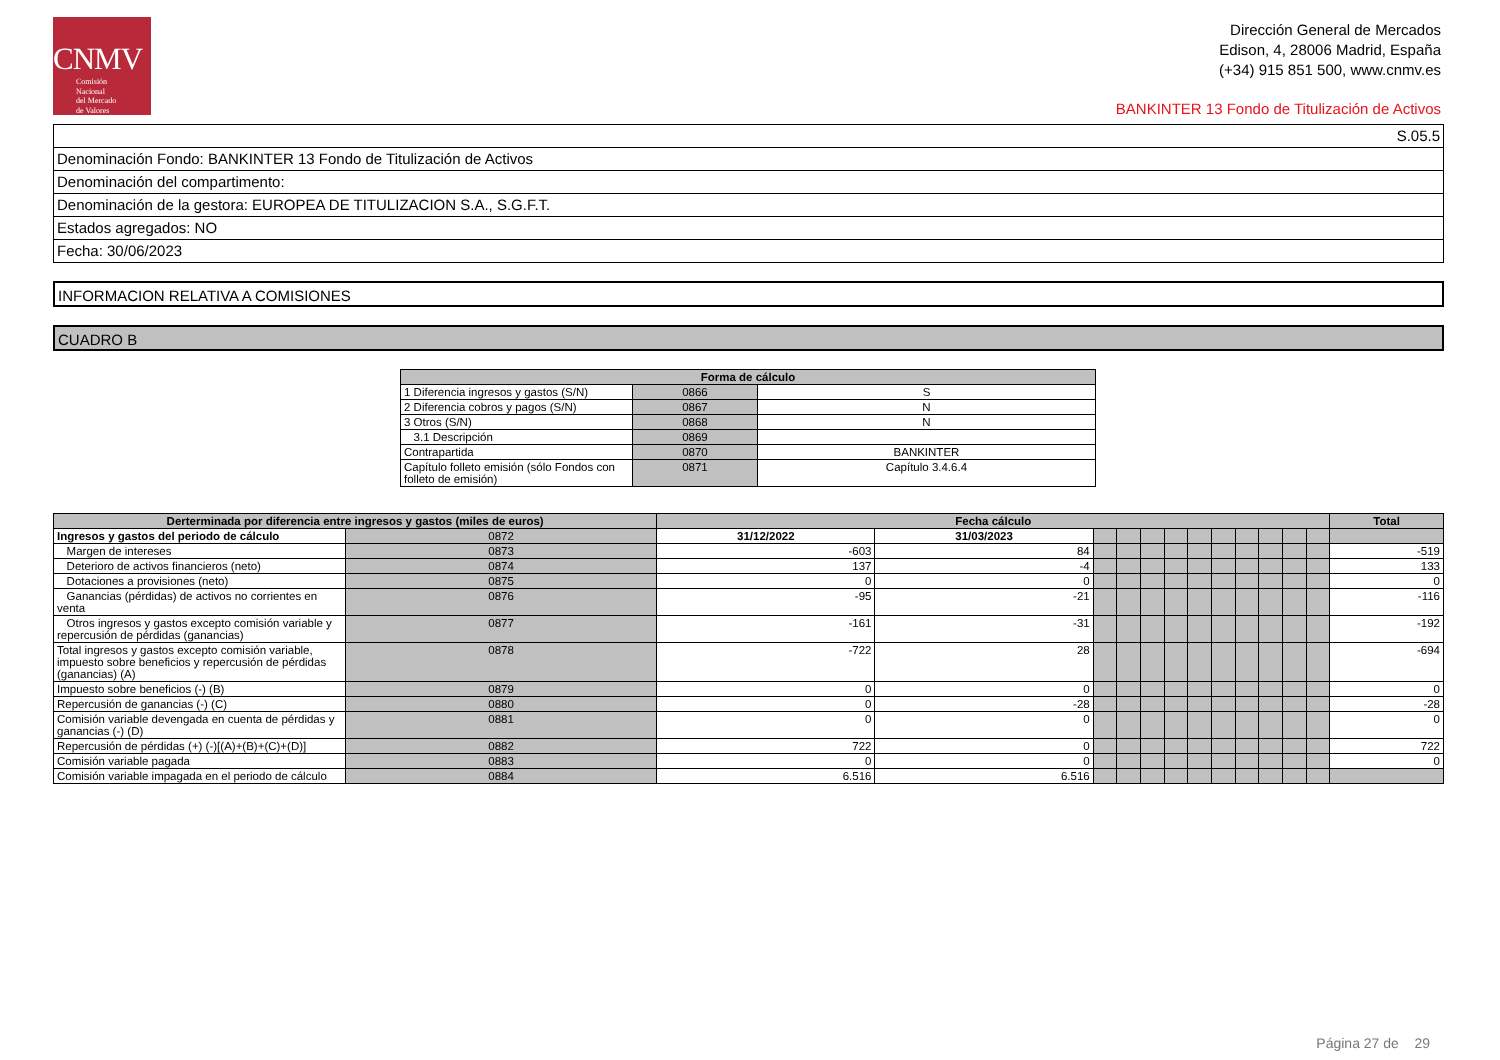CNMV
Comisión
Nacional
del Mercado
de Valores
Dirección General de Mercados
Edison, 4, 28006 Madrid, España
(+34) 915 851 500, www.cnmv.es
BANKINTER 13 Fondo de Titulización de Activos
S.05.5
Denominación Fondo: BANKINTER 13 Fondo de Titulización de Activos
Denominación del compartimento:
Denominación de la gestora: EUROPEA DE TITULIZACION S.A., S.G.F.T.
Estados agregados: NO
Fecha: 30/06/2023
INFORMACION RELATIVA A COMISIONES
CUADRO B
| Forma de cálculo | | |
| --- | --- | --- |
| 1 Diferencia ingresos y gastos (S/N) | 0866 | S |
| 2 Diferencia cobros y pagos (S/N) | 0867 | N |
| 3 Otros (S/N) | 0868 | N |
| 3.1 Descripción | 0869 | |
| Contrapartida | 0870 | BANKINTER |
| Capítulo folleto emisión (sólo Fondos con folleto de emisión) | 0871 | Capítulo 3.4.6.4 |
| Derterminada por diferencia entre ingresos y gastos (miles de euros) | | Fecha cálculo | | | | | | | | | | | | Total |
| --- | --- | --- | --- | --- | --- | --- | --- | --- | --- | --- | --- | --- | --- | --- |
| Ingresos y gastos del periodo de cálculo | 0872 | 31/12/2022 | 31/03/2023 | | | | | | | | | | | |
| Margen de intereses | 0873 | -603 | 84 | | | | | | | | | | | -519 |
| Deterioro de activos financieros (neto) | 0874 | 137 | -4 | | | | | | | | | | | 133 |
| Dotaciones a provisiones (neto) | 0875 | 0 | 0 | | | | | | | | | | | 0 |
| Ganancias (pérdidas) de activos no corrientes en venta | 0876 | -95 | -21 | | | | | | | | | | | -116 |
| Otros ingresos y gastos excepto comisión variable y repercusión de pérdidas (ganancias) | 0877 | -161 | -31 | | | | | | | | | | | -192 |
| Total ingresos y gastos excepto comisión variable, impuesto sobre beneficios y repercusión de pérdidas (ganancias) (A) | 0878 | -722 | 28 | | | | | | | | | | | -694 |
| Impuesto sobre beneficios (-) (B) | 0879 | 0 | 0 | | | | | | | | | | | 0 |
| Repercusión de ganancias (-) (C) | 0880 | 0 | -28 | | | | | | | | | | | -28 |
| Comisión variable devengada en cuenta de pérdidas y ganancias (-) (D) | 0881 | 0 | 0 | | | | | | | | | | | 0 |
| Repercusión de pérdidas (+) (-)[(A)+(B)+(C)+(D)] | 0882 | 722 | 0 | | | | | | | | | | | 722 |
| Comisión variable pagada | 0883 | 0 | 0 | | | | | | | | | | | 0 |
| Comisión variable impagada en el periodo de cálculo | 0884 | 6.516 | 6.516 | | | | | | | | | | | |
Página 27 de 29